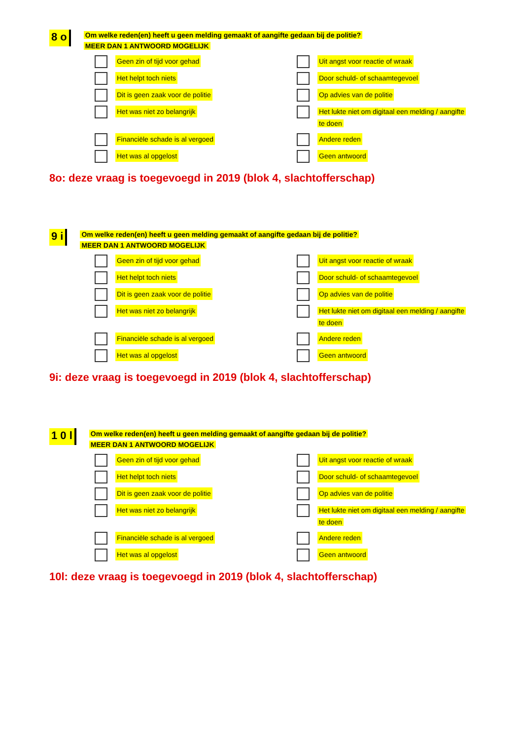8 o
Om welke reden(en) heeft u geen melding gemaakt of aangifte gedaan bij de politie?
MEER DAN 1 ANTWOORD MOGELIJK
Geen zin of tijd voor gehad
Uit angst voor reactie of wraak
Het helpt toch niets
Door schuld- of schaamtegevoel
Dit is geen zaak voor de politie
Op advies van de politie
Het was niet zo belangrijk
Het lukte niet om digitaal een melding / aangifte
te doen
Financiële schade is al vergoed
Andere reden
Het was al opgelost
Geen antwoord
8o: deze vraag is toegevoegd in 2019 (blok 4, slachtofferschap)
9 i
Om welke reden(en) heeft u geen melding gemaakt of aangifte gedaan bij de politie?
MEER DAN 1 ANTWOORD MOGELIJK
Geen zin of tijd voor gehad
Uit angst voor reactie of wraak
Het helpt toch niets
Door schuld- of schaamtegevoel
Dit is geen zaak voor de politie
Op advies van de politie
Het was niet zo belangrijk
Het lukte niet om digitaal een melding / aangifte
te doen
Financiële schade is al vergoed
Andere reden
Het was al opgelost
Geen antwoord
9i: deze vraag is toegevoegd in 2019 (blok 4, slachtofferschap)
1 0 l
Om welke reden(en) heeft u geen melding gemaakt of aangifte gedaan bij de politie?
MEER DAN 1 ANTWOORD MOGELIJK
Geen zin of tijd voor gehad
Uit angst voor reactie of wraak
Het helpt toch niets
Door schuld- of schaamtegevoel
Dit is geen zaak voor de politie
Op advies van de politie
Het was niet zo belangrijk
Het lukte niet om digitaal een melding / aangifte
te doen
Financiële schade is al vergoed
Andere reden
Het was al opgelost
Geen antwoord
10l: deze vraag is toegevoegd in 2019 (blok 4, slachtofferschap)